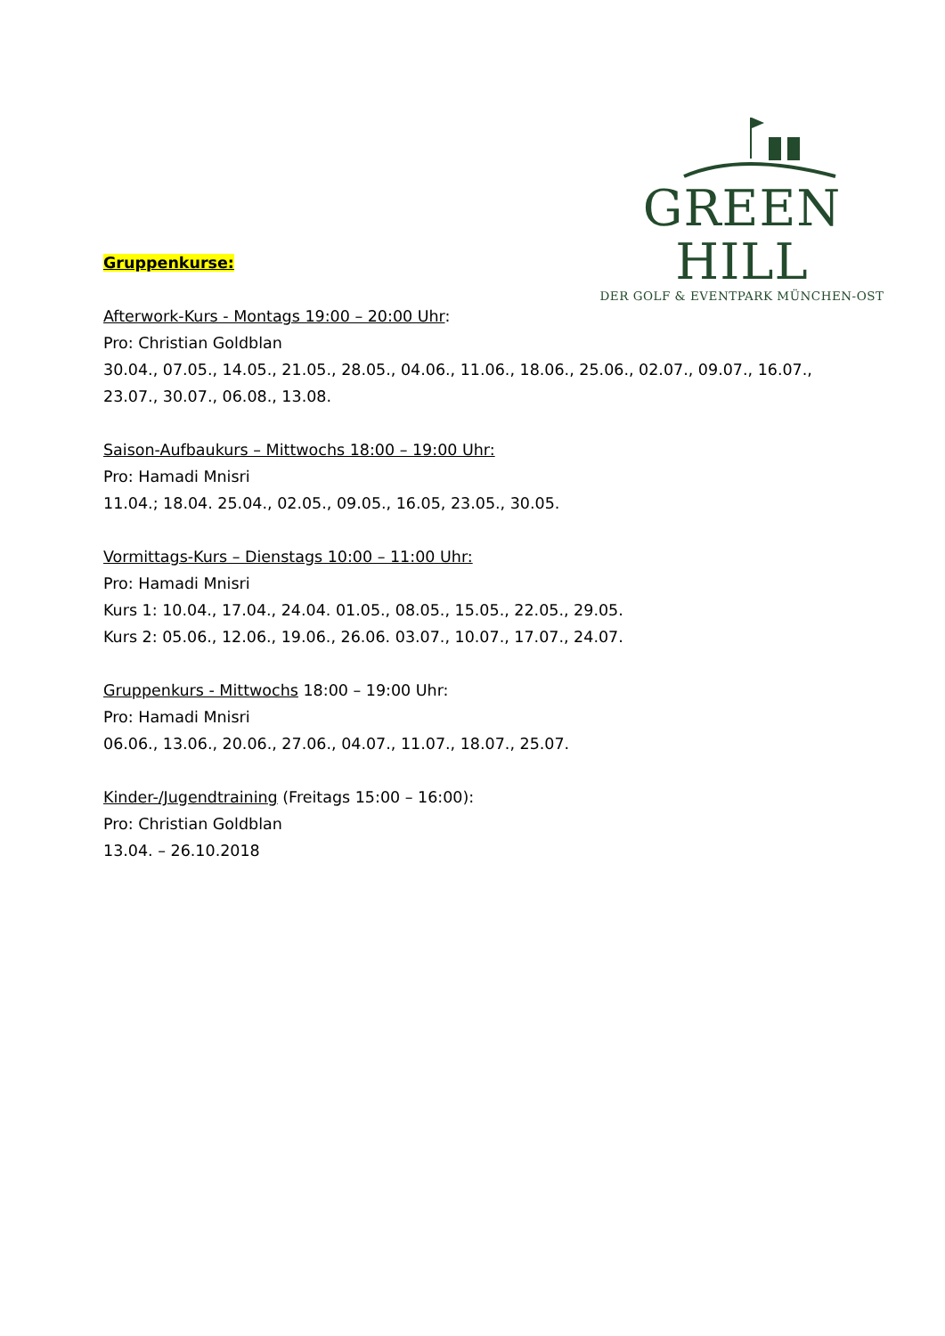GREEN HILL
DER GOLF & EVENTPARK MÜNCHEN-OST
Gruppenkurse:
Afterwork-Kurs - Montags 19:00 – 20:00 Uhr:
Pro: Christian Goldblan
30.04., 07.05., 14.05., 21.05., 28.05., 04.06., 11.06., 18.06., 25.06., 02.07., 09.07., 16.07., 23.07., 30.07., 06.08., 13.08.
Saison-Aufbaukurs – Mittwochs 18:00 – 19:00 Uhr:
Pro: Hamadi Mnisri
11.04.; 18.04. 25.04., 02.05., 09.05., 16.05, 23.05., 30.05.
Vormittags-Kurs – Dienstags 10:00 – 11:00 Uhr:
Pro: Hamadi Mnisri
Kurs 1: 10.04., 17.04., 24.04. 01.05., 08.05., 15.05., 22.05., 29.05.
Kurs 2: 05.06., 12.06., 19.06., 26.06. 03.07., 10.07., 17.07., 24.07.
Gruppenkurs - Mittwochs 18:00 – 19:00 Uhr:
Pro: Hamadi Mnisri
06.06., 13.06., 20.06., 27.06., 04.07., 11.07., 18.07., 25.07.
Kinder-/Jugendtraining (Freitags 15:00 – 16:00):
Pro: Christian Goldblan
13.04. – 26.10.2018